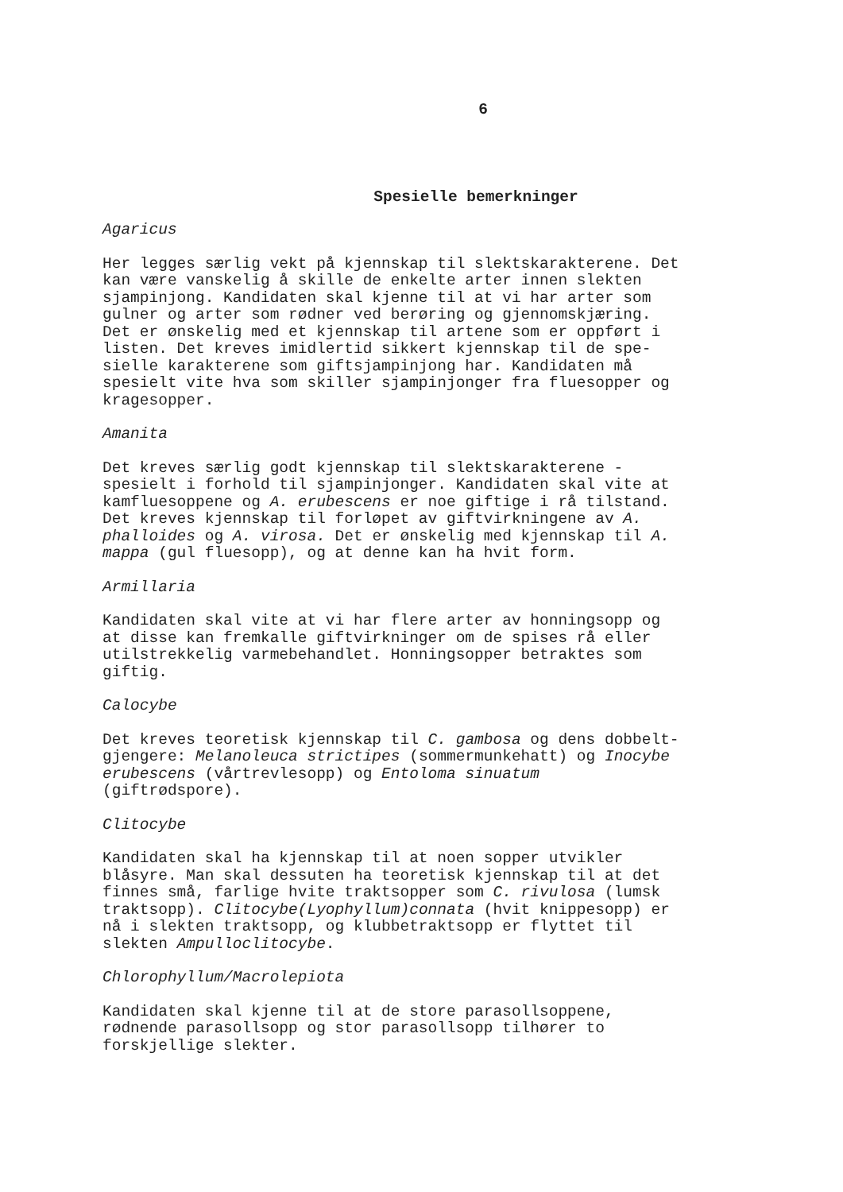6
Spesielle bemerkninger
Agaricus
Her legges særlig vekt på kjennskap til slektskarakterene. Det kan være vanskelig å skille de enkelte arter innen slekten sjampinjong. Kandidaten skal kjenne til at vi har arter som gulner og arter som rødner ved berøring og gjennomskjæring. Det er ønskelig med et kjennskap til artene som er oppført i listen. Det kreves imidlertid sikkert kjennskap til de spe- sielle karakterene som giftsjampinjong har. Kandidaten må spesielt vite hva som skiller sjampinjonger fra fluesopper og kragesopper.
Amanita
Det kreves særlig godt kjennskap til slektskarakterene - spesielt i forhold til sjampinjonger. Kandidaten skal vite at kamfluesoppene og A. erubescens er noe giftige i rå tilstand. Det kreves kjennskap til forløpet av giftvirkningene av A. phalloides og A. virosa. Det er ønskelig med kjennskap til A. mappa (gul fluesopp), og at denne kan ha hvit form.
Armillaria
Kandidaten skal vite at vi har flere arter av honningsopp og at disse kan fremkalle giftvirkninger om de spises rå eller utilstrekkelig varmebehandlet. Honningsopper betraktes som giftig.
Calocybe
Det kreves teoretisk kjennskap til C. gambosa og dens dobbelt- gjengere: Melanoleuca strictipes (sommermunkehatt) og Inocybe erubescens (vårtrevlesopp) og Entoloma sinuatum (giftrødspore).
Clitocybe
Kandidaten skal ha kjennskap til at noen sopper utvikler blåsyre. Man skal dessuten ha teoretisk kjennskap til at det finnes små, farlige hvite traktsopper som C. rivulosa (lumsk traktsopp). Clitocybe(Lyophyllum)connata (hvit knippesopp) er nå i slekten traktsopp, og klubbetraktsopp er flyttet til slekten Ampulloclitocybe.
Chlorophyllum/Macrolepiota
Kandidaten skal kjenne til at de store parasollsoppene, rødnende parasollsopp og stor parasollsopp tilhører to forskjellige slekter.